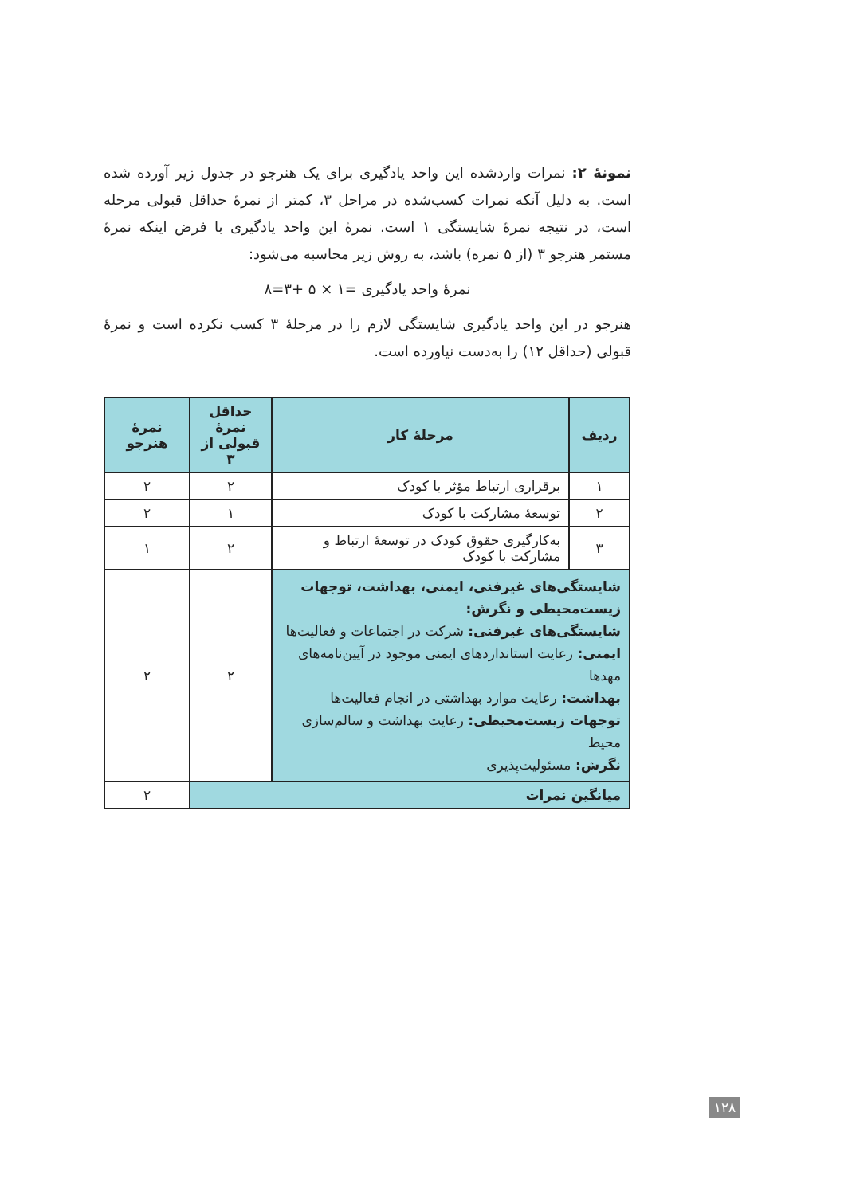نمونهٔ ۲: نمرات واردشده این واحد یادگیری برای یک هنرجو در جدول زیر آورده شده است. به دلیل آنکه نمرات کسب‌شده در مراحل ۳، کمتر از نمرهٔ حداقل قبولی مرحله است، در نتیجه نمرهٔ شایستگی ۱ است. نمرهٔ این واحد یادگیری با فرض اینکه نمرهٔ مستمر هنرجو ۳ (از ۵ نمره) باشد، به روش زیر محاسبه می‌شود:
نمرهٔ واحد یادگیری =۱ × ۵ +۳=۸
هنرجو در این واحد یادگیری شایستگی لازم را در مرحلهٔ ۳ کسب نکرده است و نمرهٔ قبولی (حداقل ۱۲) را به‌دست نیاورده است.
| ردیف | مرحلهٔ کار | حداقل نمرهٔ قبولی از ۳ | نمرهٔ هنرجو |
| --- | --- | --- | --- |
| ۱ | برقراری ارتباط مؤثر با کودک | ۲ | ۲ |
| ۲ | توسعهٔ مشارکت با کودک | ۱ | ۲ |
| ۳ | به‌کارگیری حقوق کودک در توسعهٔ ارتباط و مشارکت با کودک | ۲ | ۱ |
| شایستگی‌های غیرفنی، ایمنی، بهداشت، توجهات زیست‌محیطی و نگرش: شایستگی‌های غیرفنی: شرکت در اجتماعات و فعالیت‌ها ایمنی: رعایت استانداردهای ایمنی موجود در آیین‌نامه‌های مهدها بهداشت: رعایت موارد بهداشتی در انجام فعالیت‌ها توجهات زیست‌محیطی: رعایت بهداشت و سالم‌سازی محیط نگرش: مسئولیت‌پذیری | | ۲ | ۲ |
| میانگین نمرات | | | ۲ |
۱۲۸